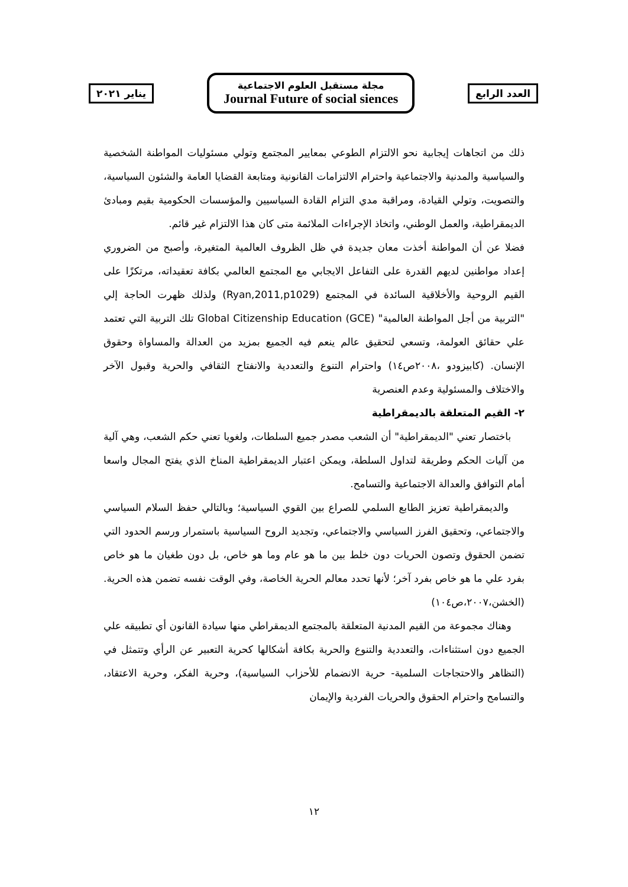العدد الرابع
مجلة مستقبل العلوم الاجتماعية
Journal Future of social siences
يناير ٢٠٢١
ذلك من اتجاهات إيجابية نحو الالتزام الطوعي بمعايير المجتمع وتولي مسئوليات المواطنة الشخصية والسياسية والمدنية والاجتماعية واحترام الالتزامات القانونية ومتابعة القضايا العامة والشئون السياسية، والتصويت، وتولي القيادة، ومراقبة مدي التزام القادة السياسيين والمؤسسات الحكومية بقيم ومبادئ الديمقراطية، والعمل الوطني، واتخاذ الإجراءات الملائمة متى كان هذا الالتزام غير قائم.
فضلا عن أن المواطنة أخذت معان جديدة في ظل الظروف العالمية المتغيرة، وأصبح من الضروري إعداد مواطنين لديهم القدرة على التفاعل الايجابي مع المجتمع العالمي بكافة تعقيداته، مرتكزًا على القيم الروحية والأخلاقية السائدة في المجتمع (Ryan,2011,p1029) ولذلك ظهرت الحاجة إلي "التربية من أجل المواطنة العالمية" Global Citizenship Education (GCE) تلك التربية التي تعتمد علي حقائق العولمة، وتسعي لتحقيق عالم ينعم فيه الجميع بمزيد من العدالة والمساواة وحقوق الإنسان. (كابيزودو ،٢٠٠٨ص١٤) واحترام التنوع والتعددية والانفتاح الثقافي والحرية وقبول الآخر والاختلاف والمسئولية وعدم العنصرية
٢- القيم المتعلقة بالديمقراطية
باختصار تعني "الديمقراطية" أن الشعب مصدر جميع السلطات، ولغويا تعني حكم الشعب، وهي آلية من آليات الحكم وطريقة لتداول السلطة، ويمكن اعتبار الديمقراطية المناخ الذي يفتح المجال واسعا أمام التوافق والعدالة الاجتماعية والتسامح.
والديمقراطية تعزيز الطابع السلمي للصراع بين القوي السياسية؛ وبالتالي حفظ السلام السياسي والاجتماعي، وتحقيق الفرز السياسي والاجتماعي، وتجديد الروح السياسية باستمرار ورسم الحدود التي تضمن الحقوق وتصون الحريات دون خلط بين ما هو عام وما هو خاص، بل دون طغيان ما هو خاص بفرد علي ما هو خاص بفرد آخر؛ لأنها تحدد معالم الحرية الخاصة، وفي الوقت نفسه تضمن هذه الحرية. (الخشن،٢٠٠٧،ص١٠٤)
وهناك مجموعة من القيم المدنية المتعلقة بالمجتمع الديمقراطي منها سيادة القانون أي تطبيقه علي الجميع دون استثناءات، والتعددية والتنوع والحرية بكافة أشكالها كحرية التعبير عن الرأي وتتمثل في (التظاهر والاحتجاجات السلمية- حرية الانضمام للأحزاب السياسية)، وحرية الفكر، وحرية الاعتقاد، والتسامح واحترام الحقوق والحريات الفردية والإيمان
١٢